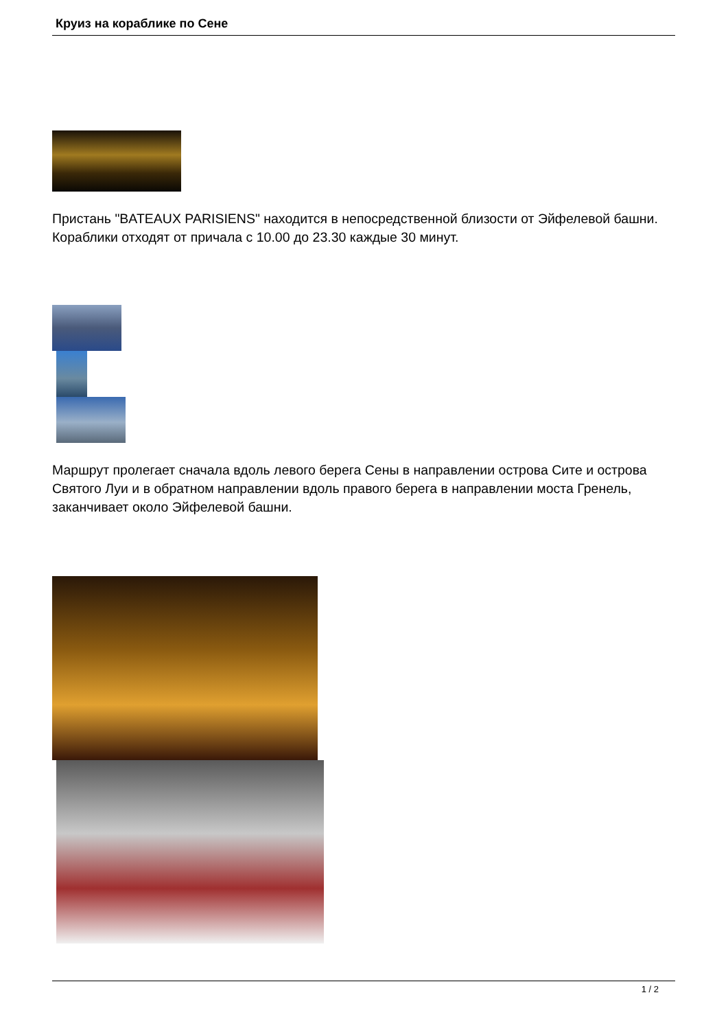Круиз на кораблике по Сене
Пристань "BATEAUX PARISIENS" находится в непосредственной близости от Эйфелевой башни. Кораблики отходят от причала с 10.00 до 23.30 каждые 30 минут.
Маршрут пролегает сначала вдоль левого берега Сены в направлении острова Сите и острова Святого Луи и в обратном направлении вдоль правого берега в направлении моста Гренель, заканчивает около Эйфелевой башни.
1 / 2